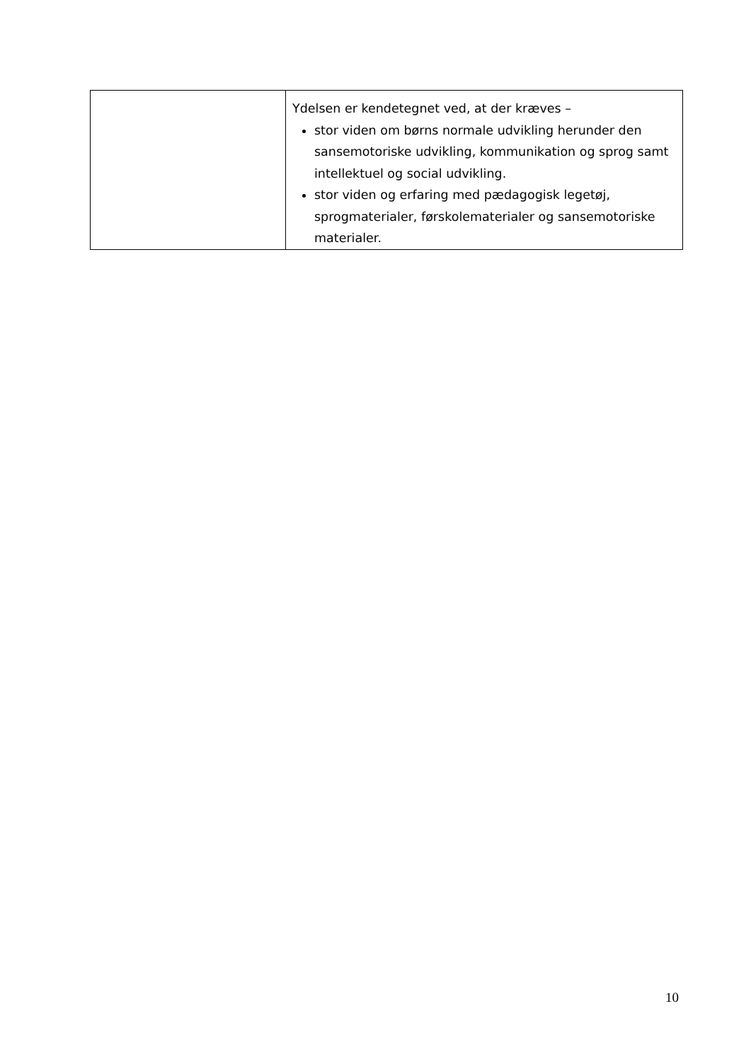| | Ydelsen er kendetegnet ved, at der kræves – stor viden om børns normale udvikling herunder den sansemotoriske udvikling, kommunikation og sprog samt intellektuel og social udvikling. stor viden og erfaring med pædagogisk legetøj, sprogmaterialer, førskolematerialer og sansemotoriske materialer. |
10